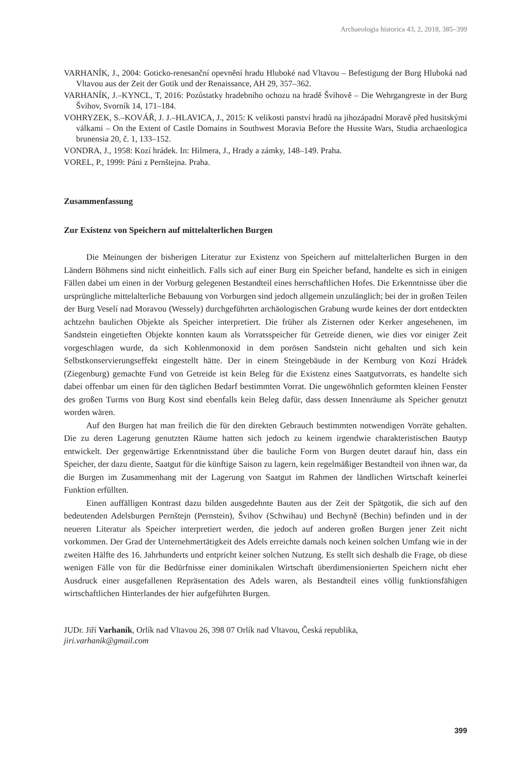Archaeologia historica 43, 2, 2018, 385–399
VARHANÍK, J., 2004: Goticko-renesanční opevnění hradu Hluboké nad Vltavou – Befestigung der Burg Hluboká nad Vltavou aus der Zeit der Gotik und der Renaissance, AH 29, 357–362.
VARHANÍK, J.–KYNCL, T, 2016: Pozůstatky hradebního ochozu na hradě Švihově – Die Wehrgangreste in der Burg Švihov, Svorník 14, 171–184.
VOHRYZEK, S.–KOVÁŘ, J. J.–HLAVICA, J., 2015: K velikosti panství hradů na jihozápadní Moravě před husitskými válkami – On the Extent of Castle Domains in Southwest Moravia Before the Hussite Wars, Studia archaeologica brunensia 20, č. 1, 133–152.
VONDRA, J., 1958: Kozí hrádek. In: Hilmera, J., Hrady a zámky, 148–149. Praha.
VOREL, P., 1999: Páni z Pernštejna. Praha.
Zusammenfassung
Zur Existenz von Speichern auf mittelalterlichen Burgen
Die Meinungen der bisherigen Literatur zur Existenz von Speichern auf mittelalterlichen Burgen in den Ländern Böhmens sind nicht einheitlich. Falls sich auf einer Burg ein Speicher befand, handelte es sich in einigen Fällen dabei um einen in der Vorburg gelegenen Bestandteil eines herrschaftlichen Hofes. Die Erkenntnisse über die ursprüngliche mittelalterliche Bebauung von Vorburgen sind jedoch allgemein unzulänglich; bei der in großen Teilen der Burg Veselí nad Moravou (Wessely) durchgeführten archäologischen Grabung wurde keines der dort entdeckten achtzehn baulichen Objekte als Speicher interpretiert. Die früher als Zisternen oder Kerker angesehenen, im Sandstein eingetieften Objekte konnten kaum als Vorratsspeicher für Getreide dienen, wie dies vor einiger Zeit vorgeschlagen wurde, da sich Kohlenmonoxid in dem porösen Sandstein nicht gehalten und sich kein Selbstkonservierungseffekt eingestellt hätte. Der in einem Steingebäude in der Kernburg von Kozí Hrádek (Ziegenburg) gemachte Fund von Getreide ist kein Beleg für die Existenz eines Saatgutvorrats, es handelte sich dabei offenbar um einen für den täglichen Bedarf bestimmten Vorrat. Die ungewöhnlich geformten kleinen Fenster des großen Turms von Burg Kost sind ebenfalls kein Beleg dafür, dass dessen Innenräume als Speicher genutzt worden wären.
Auf den Burgen hat man freilich die für den direkten Gebrauch bestimmten notwendigen Vorräte gehalten. Die zu deren Lagerung genutzten Räume hatten sich jedoch zu keinem irgendwie charakteristischen Bautyp entwickelt. Der gegenwärtige Erkenntnisstand über die bauliche Form von Burgen deutet darauf hin, dass ein Speicher, der dazu diente, Saatgut für die künftige Saison zu lagern, kein regelmäßiger Bestandteil von ihnen war, da die Burgen im Zusammenhang mit der Lagerung von Saatgut im Rahmen der ländlichen Wirtschaft keinerlei Funktion erfüllten.
Einen auffälligen Kontrast dazu bilden ausgedehnte Bauten aus der Zeit der Spätgotik, die sich auf den bedeutenden Adelsburgen Pernštejn (Pernstein), Švihov (Schwihau) und Bechyně (Bechin) befinden und in der neueren Literatur als Speicher interpretiert werden, die jedoch auf anderen großen Burgen jener Zeit nicht vorkommen. Der Grad der Unternehmertätigkeit des Adels erreichte damals noch keinen solchen Umfang wie in der zweiten Hälfte des 16. Jahrhunderts und entpricht keiner solchen Nutzung. Es stellt sich deshalb die Frage, ob diese wenigen Fälle von für die Bedürfnisse einer dominikalen Wirtschaft überdimensionierten Speichern nicht eher Ausdruck einer ausgefallenen Repräsentation des Adels waren, als Bestandteil eines völlig funktionsfähigen wirtschaftlichen Hinterlandes der hier aufgeführten Burgen.
JUDr. Jiří Varhaník, Orlík nad Vltavou 26, 398 07 Orlík nad Vltavou, Česká republika,
jiri.varhanik@gmail.com
399